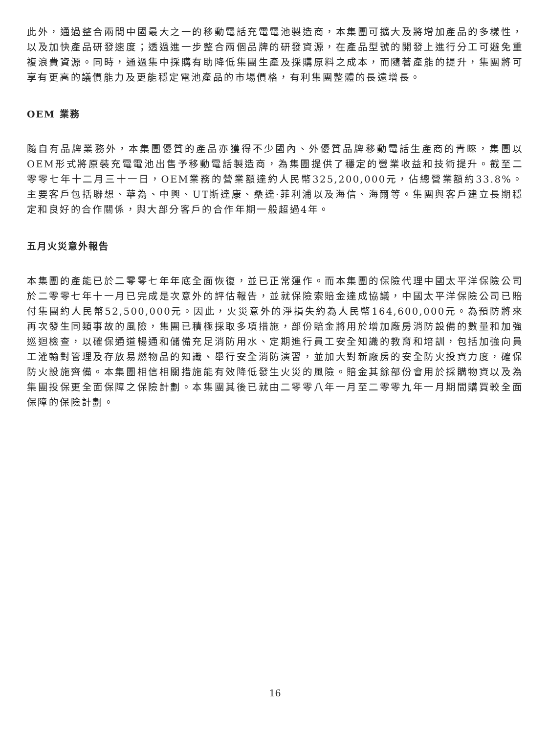此外，通過整合兩間中國最大之一的移動電話充電電池製造商，本集團可擴大及將增加產品的多樣性，以及加快產品研發速度；透過進一步整合兩個品牌的研發資源，在產品型號的開發上進行分工可避免重複浪費資源。同時，通過集中採購有助降低集團生產及採購原料之成本，而隨著產能的提升，集團將可享有更高的議價能力及更能穩定電池產品的市場價格，有利集團整體的長遠增長。
OEM 業務
隨自有品牌業務外，本集團優質的產品亦獲得不少國內、外優質品牌移動電話生產商的青睞，集團以OEM形式將原裝充電電池出售予移動電話製造商，為集團提供了穩定的營業收益和技術提升。截至二零零七年十二月三十一日，OEM業務的營業額達約人民幣325,200,000元，佔總營業額約33.8%。主要客戶包括聯想、華為、中興、UT斯達康、桑達·菲利浦以及海信、海爾等。集團與客戶建立長期穩定和良好的合作關係，與大部分客戶的合作年期一般超過4年。
五月火災意外報告
本集團的產能已於二零零七年年底全面恢復，並已正常運作。而本集團的保險代理中國太平洋保險公司於二零零七年十一月已完成是次意外的評估報告，並就保險索賠金達成協議，中國太平洋保險公司已賠付集團約人民幣52,500,000元。因此，火災意外的淨損失約為人民幣164,600,000元。為預防將來再次發生同類事故的風險，集團已積極採取多項措施，部份賠金將用於增加廠房消防設備的數量和加強巡迴檢查，以確保通道暢通和儲備充足消防用水、定期進行員工安全知識的教育和培訓，包括加強向員工灌輸對管理及存放易燃物品的知識、舉行安全消防演習，並加大對新廠房的安全防火投資力度，確保防火設施齊備。本集團相信相關措施能有效降低發生火災的風險。賠金其餘部份會用於採購物資以及為集團投保更全面保障之保險計劃。本集團其後已就由二零零八年一月至二零零九年一月期間購買較全面保障的保險計劃。
16